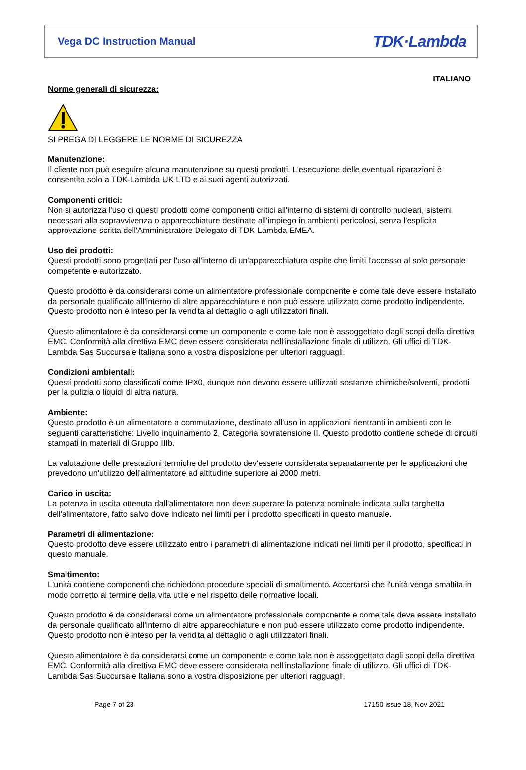Vega DC Instruction Manual TDK·Lambda
ITALIANO
Norme generali di sicurezza:
SI PREGA DI LEGGERE LE NORME DI SICUREZZA
Manutenzione:
Il cliente non può eseguire alcuna manutenzione su questi prodotti. L'esecuzione delle eventuali riparazioni è consentita solo a TDK-Lambda UK LTD e ai suoi agenti autorizzati.
Componenti critici:
Non si autorizza l'uso di questi prodotti come componenti critici all'interno di sistemi di controllo nucleari, sistemi necessari alla sopravvivenza o apparecchiature destinate all'impiego in ambienti pericolosi, senza l'esplicita approvazione scritta dell'Amministratore Delegato di TDK-Lambda EMEA.
Uso dei prodotti:
Questi prodotti sono progettati per l'uso all'interno di un'apparecchiatura ospite che limiti l'accesso al solo personale competente e autorizzato.
Questo prodotto è da considerarsi come un alimentatore professionale componente e come tale deve essere installato da personale qualificato all'interno di altre apparecchiature e non può essere utilizzato come prodotto indipendente.
Questo prodotto non è inteso per la vendita al dettaglio o agli utilizzatori finali.
Questo alimentatore è da considerarsi come un componente e come tale non è assoggettato dagli scopi della direttiva EMC. Conformità alla direttiva EMC deve essere considerata nell'installazione finale di utilizzo. Gli uffici di TDK-Lambda Sas Succursale Italiana sono a vostra disposizione per ulteriori ragguagli.
Condizioni ambientali:
Questi prodotti sono classificati come IPX0, dunque non devono essere utilizzati sostanze chimiche/solventi, prodotti per la pulizia o liquidi di altra natura.
Ambiente:
Questo prodotto è un alimentatore a commutazione, destinato all'uso in applicazioni rientranti in ambienti con le seguenti caratteristiche: Livello inquinamento 2, Categoria sovratensione II. Questo prodotto contiene schede di circuiti stampati in materiali di Gruppo IIIb.
La valutazione delle prestazioni termiche del prodotto dev'essere considerata separatamente per le applicazioni che prevedono un'utilizzo dell'alimentatore ad altitudine superiore ai 2000 metri.
Carico in uscita:
La potenza in uscita ottenuta dall'alimentatore non deve superare la potenza nominale indicata sulla targhetta dell'alimentatore, fatto salvo dove indicato nei limiti per i prodotto specificati in questo manuale.
Parametri di alimentazione:
Questo prodotto deve essere utilizzato entro i parametri di alimentazione indicati nei limiti per il prodotto, specificati in questo manuale.
Smaltimento:
L'unità contiene componenti che richiedono procedure speciali di smaltimento. Accertarsi che l'unità venga smaltita in modo corretto al termine della vita utile e nel rispetto delle normative locali.
Questo prodotto è da considerarsi come un alimentatore professionale componente e come tale deve essere installato da personale qualificato all'interno di altre apparecchiature e non può essere utilizzato come prodotto indipendente.
Questo prodotto non è inteso per la vendita al dettaglio o agli utilizzatori finali.
Questo alimentatore è da considerarsi come un componente e come tale non è assoggettato dagli scopi della direttiva EMC. Conformità alla direttiva EMC deve essere considerata nell'installazione finale di utilizzo. Gli uffici di TDK-Lambda Sas Succursale Italiana sono a vostra disposizione per ulteriori ragguagli.
Page 7 of 23 17150 issue 18, Nov 2021